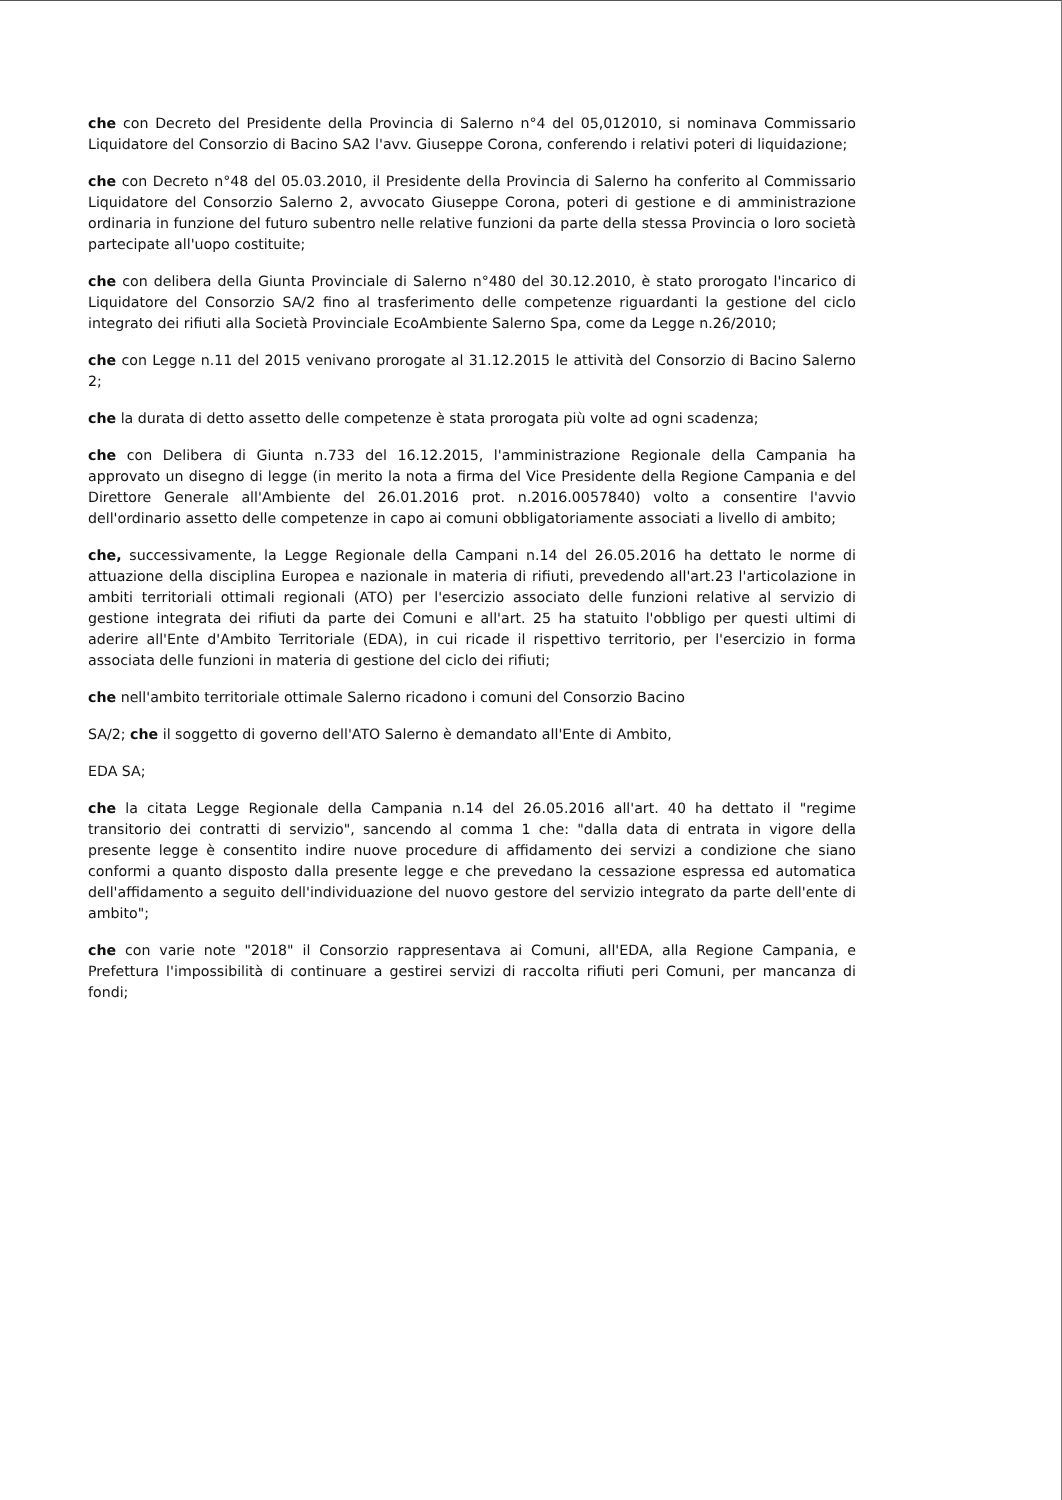che con Decreto del Presidente della Provincia di Salerno n°4 del 05,012010, si nominava Commissario Liquidatore del Consorzio di Bacino SA2 l'avv. Giuseppe Corona, conferendo i relativi poteri di liquidazione;
che con Decreto n°48 del 05.03.2010, il Presidente della Provincia di Salerno ha conferito al Commissario Liquidatore del Consorzio Salerno 2, avvocato Giuseppe Corona, poteri di gestione e di amministrazione ordinaria in funzione del futuro subentro nelle relative funzioni da parte della stessa Provincia o loro società partecipate all'uopo costituite;
che con delibera della Giunta Provinciale di Salerno n°480 del 30.12.2010, è stato prorogato l'incarico di Liquidatore del Consorzio SA/2 fino al trasferimento delle competenze riguardanti la gestione del ciclo integrato dei rifiuti alla Società Provinciale EcoAmbiente Salerno Spa, come da Legge n.26/2010;
che con Legge n.11 del 2015 venivano prorogate al 31.12.2015 le attività del Consorzio di Bacino Salerno 2;
che la durata di detto assetto delle competenze è stata prorogata più volte ad ogni scadenza;
che con Delibera di Giunta n.733 del 16.12.2015, l'amministrazione Regionale della Campania ha approvato un disegno di legge (in merito la nota a firma del Vice Presidente della Regione Campania e del Direttore Generale all'Ambiente del 26.01.2016 prot. n.2016.0057840) volto a consentire l'avvio dell'ordinario assetto delle competenze in capo ai comuni obbligatoriamente associati a livello di ambito;
che, successivamente, la Legge Regionale della Campani n.14 del 26.05.2016 ha dettato le norme di attuazione della disciplina Europea e nazionale in materia di rifiuti, prevedendo all'art.23 l'articolazione in ambiti territoriali ottimali regionali (ATO) per l'esercizio associato delle funzioni relative al servizio di gestione integrata dei rifiuti da parte dei Comuni e all'art. 25 ha statuito l'obbligo per questi ultimi di aderire all'Ente d'Ambito Territoriale (EDA), in cui ricade il rispettivo territorio, per l'esercizio in forma associata delle funzioni in materia di gestione del ciclo dei rifiuti;
che nell'ambito territoriale ottimale Salerno ricadono i comuni del Consorzio Bacino
SA/2; che il soggetto di governo dell'ATO Salerno è demandato all'Ente di Ambito,
EDA SA;
che la citata Legge Regionale della Campania n.14 del 26.05.2016 all'art. 40 ha dettato il "regime transitorio dei contratti di servizio", sancendo al comma 1 che: "dalla data di entrata in vigore della presente legge è consentito indire nuove procedure di affidamento dei servizi a condizione che siano conformi a quanto disposto dalla presente legge e che prevedano la cessazione espressa ed automatica dell'affidamento a seguito dell'individuazione del nuovo gestore del servizio integrato da parte dell'ente di ambito";
che con varie note "2018" il Consorzio rappresentava ai Comuni, all'EDA, alla Regione Campania, e Prefettura l'impossibilità di continuare a gestirei servizi di raccolta rifiuti peri Comuni, per mancanza di fondi;